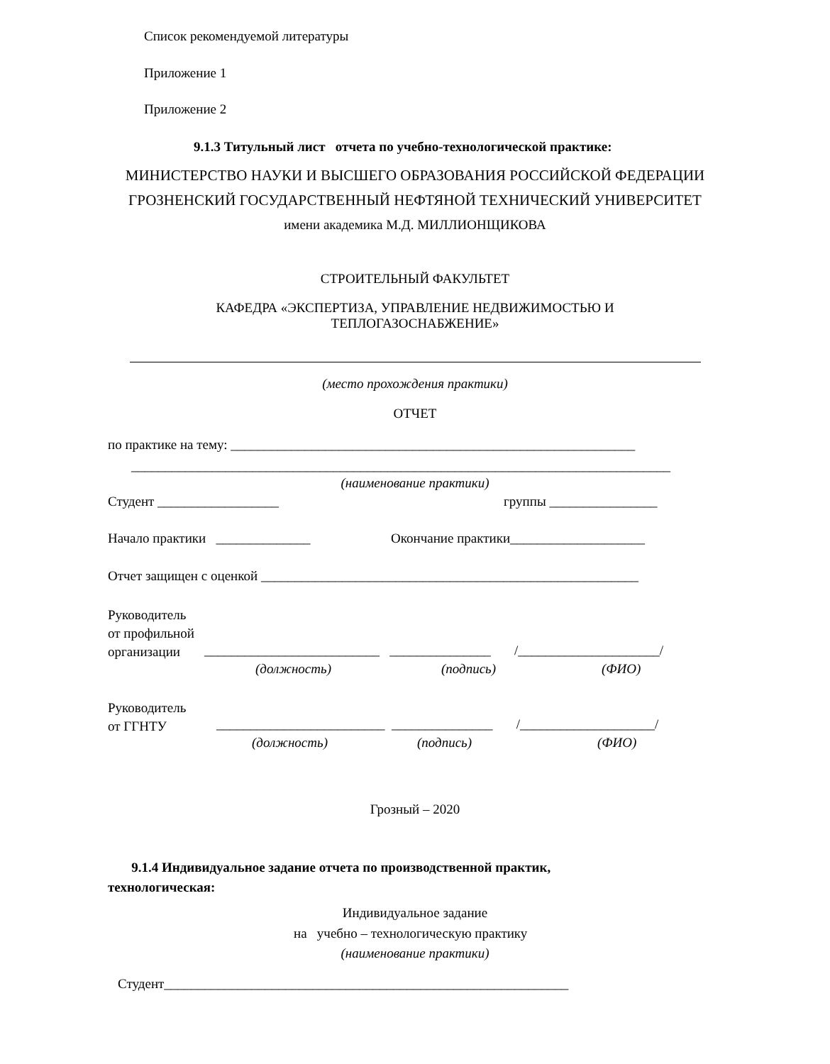Список рекомендуемой литературы
Приложение 1
Приложение 2
9.1.3 Титульный лист отчета по учебно-технологической практике:
МИНИСТЕРСТВО НАУКИ И ВЫСШЕГО ОБРАЗОВАНИЯ РОССИЙСКОЙ ФЕДЕРАЦИИ
ГРОЗНЕНСКИЙ ГОСУДАРСТВЕННЫЙ НЕФТЯНОЙ ТЕХНИЧЕСКИЙ УНИВЕРСИТЕТ
имени академика М.Д. МИЛЛИОНЩИКОВА
СТРОИТЕЛЬНЫЙ ФАКУЛЬТЕТ
КАФЕДРА «ЭКСПЕРТИЗА, УПРАВЛЕНИЕ НЕДВИЖИМОСТЬЮ И
ТЕПЛОГАЗОСНАБЖЕНИЕ»
(место прохождения практики)
ОТЧЕТ
по практике на тему: ____________________________________________________________
________________________________________________________________________________
(наименование практики)
Студент __________________ группы ________________
Начало практики ______________ Окончание практики____________________
Отчет защищен с оценкой ________________________________________________________
Руководитель
от профильной
организации
__________________________ _______________ /_____________________/
(должность) (подпись) (ФИО)
Руководитель
от ГГНТУ
_________________________ _______________ /____________________/
(должность) (подпись) (ФИО)
Грозный – 2020
9.1.4 Индивидуальное задание отчета по производственной практик,
технологическая:
Индивидуальное задание
на учебно – технологическую практику
(наименование практики)
Студент____________________________________________________________